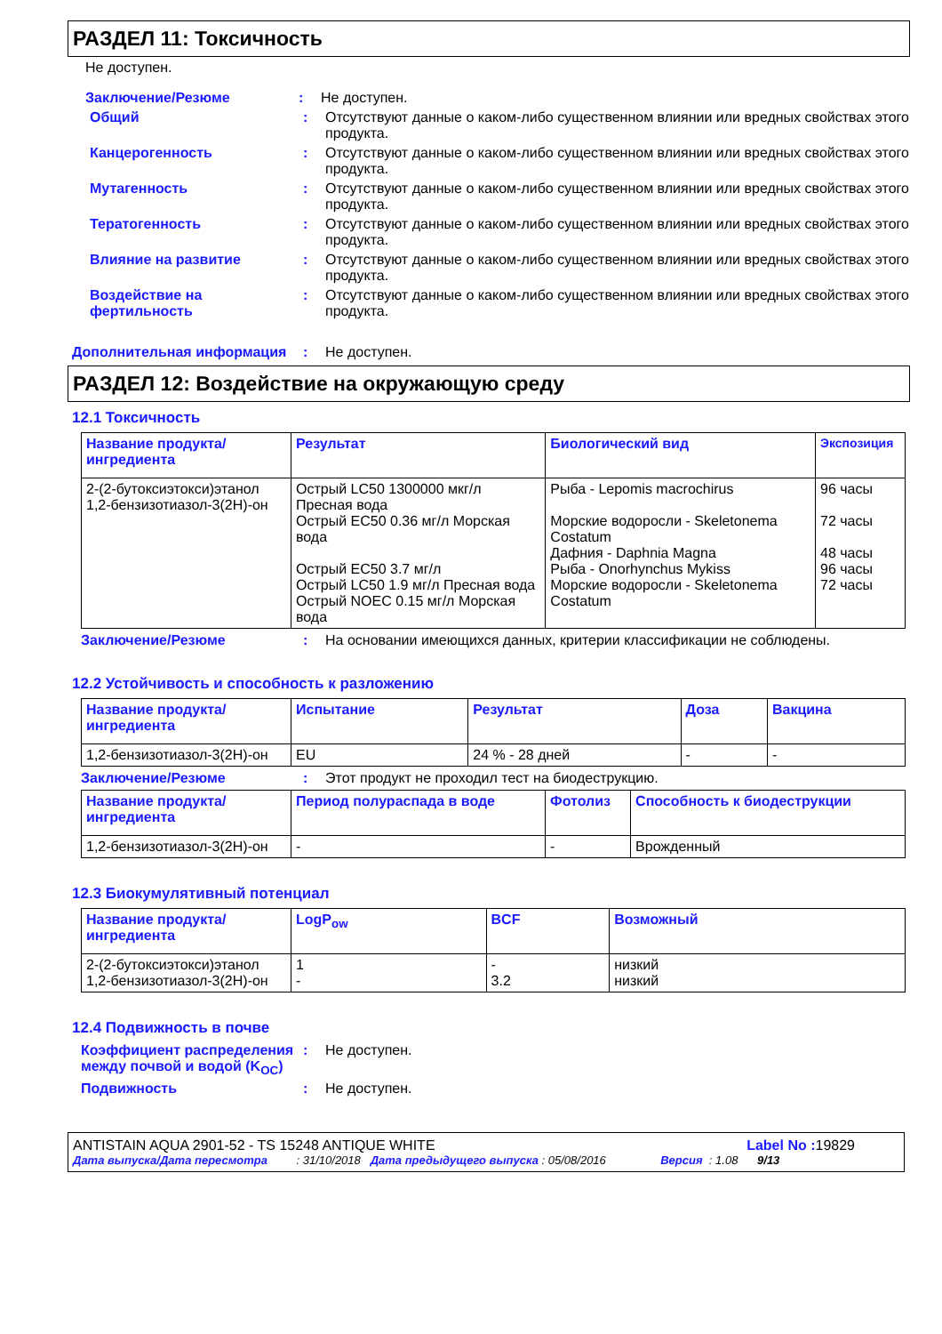РАЗДЕЛ 11: Токсичность
Не доступен.
Заключение/Резюме : Не доступен.
Общий : Отсутствуют данные о каком-либо существенном влиянии или вредных свойствах этого продукта.
Канцерогенность : Отсутствуют данные о каком-либо существенном влиянии или вредных свойствах этого продукта.
Мутагенность : Отсутствуют данные о каком-либо существенном влиянии или вредных свойствах этого продукта.
Тератогенность : Отсутствуют данные о каком-либо существенном влиянии или вредных свойствах этого продукта.
Влияние на развитие : Отсутствуют данные о каком-либо существенном влиянии или вредных свойствах этого продукта.
Воздействие на фертильность
: Отсутствуют данные о каком-либо существенном влиянии или вредных свойствах этого продукта.
Дополнительная информация : Не доступен.
РАЗДЕЛ 12: Воздействие на окружающую среду
12.1 Токсичность
| Название продукта/ ингредиента | Результат | Биологический вид | Экспозиция |
| --- | --- | --- | --- |
| 2-(2-бутоксиэтокси)этанол 1,2-бензизотиазол-3(2H)-он | Острый LC50 1300000 мкг/л Пресная вода Острый EC50 0.36 мг/л Морская вода Острый EC50 3.7 мг/л Острый LC50 1.9 мг/л Пресная вода Острый NOEC 0.15 мг/л Морская вода | Рыба - Lepomis macrochirus Морские водоросли - Skeletonema Costatum Дафния - Daphnia Magna Рыба - Onorhynchus Mykiss Морские водоросли - Skeletonema Costatum | 96 часы 72 часы 48 часы 96 часы 72 часы |
Заключение/Резюме : На основании имеющихся данных, критерии классификации не соблюдены.
12.2 Устойчивость и способность к разложению
| Название продукта/ ингредиента | Испытание | Результат | Доза | Вакцина |
| --- | --- | --- | --- | --- |
| 1,2-бензизотиазол-3(2H)-он | EU | 24 % - 28 дней | - | - |
Заключение/Резюме : Этот продукт не проходил тест на биодеструкцию.
| Название продукта/ ингредиента | Период полураспада в воде | Фотолиз | Способность к биодеструкции |
| --- | --- | --- | --- |
| 1,2-бензизотиазол-3(2H)-он | - | - | Врожденный |
12.3 Биокумулятивный потенциал
| Название продукта/ ингредиента | LogP<sub>ow</sub> | BCF | Возможный |
| --- | --- | --- | --- |
| 2-(2-бутоксиэтокси)этанол 1,2-бензизотиазол-3(2H)-он | 1 - | - 3.2 | низкий низкий |
12.4 Подвижность в почве
Коэффициент распределения между почвой и водой (K<sub>OC</sub>)
: Не доступен.
Подвижность : Не доступен.
ANTISTAIN AQUA 2901-52 - TS 15248 ANTIQUE WHITE Label No : 19829
Дата выпуска/Дата пересмотра : 31/10/2018 Дата предыдущего выпуска : 05/08/2016 Версия : 1.08 9/13